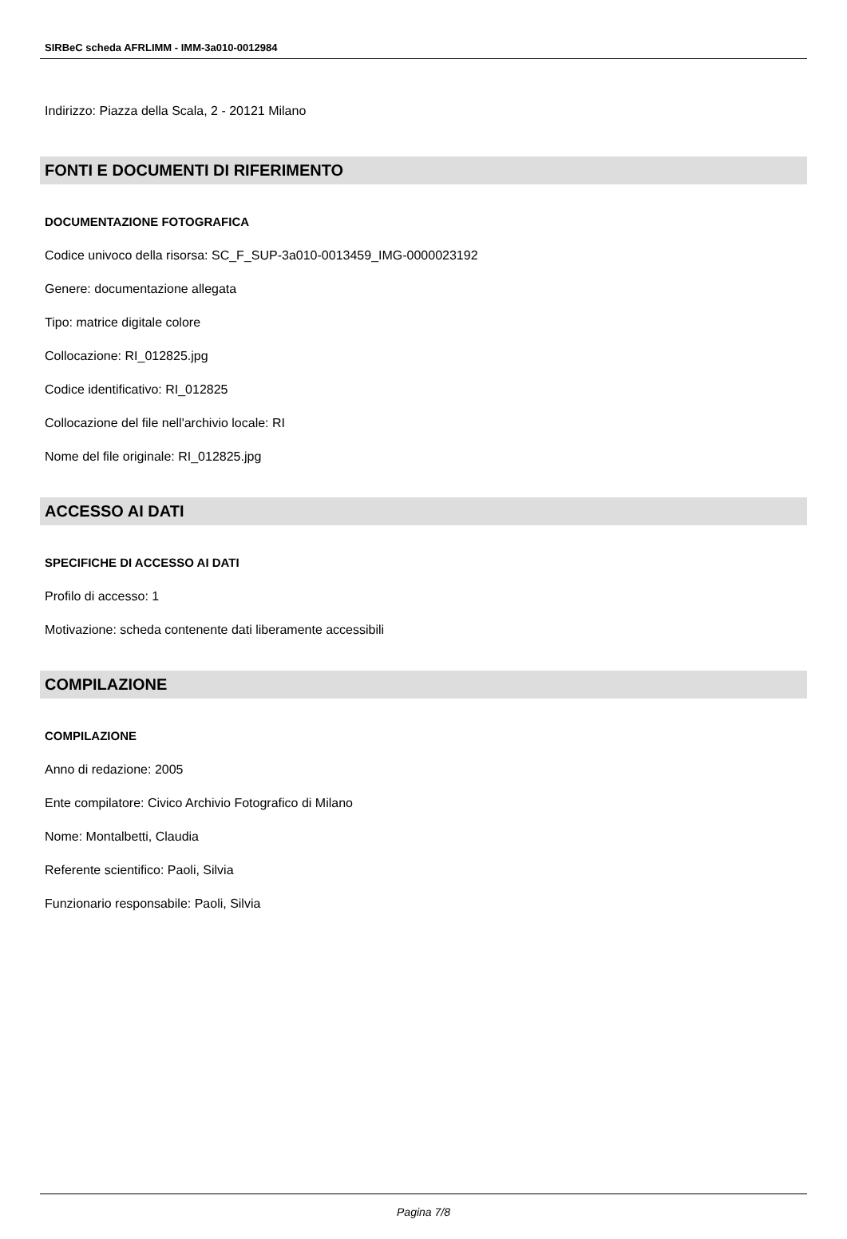SIRBeC scheda AFRLIMM - IMM-3a010-0012984
Indirizzo: Piazza della Scala, 2 - 20121 Milano
FONTI E DOCUMENTI DI RIFERIMENTO
DOCUMENTAZIONE FOTOGRAFICA
Codice univoco della risorsa: SC_F_SUP-3a010-0013459_IMG-0000023192
Genere: documentazione allegata
Tipo: matrice digitale colore
Collocazione: RI_012825.jpg
Codice identificativo: RI_012825
Collocazione del file nell'archivio locale: RI
Nome del file originale: RI_012825.jpg
ACCESSO AI DATI
SPECIFICHE DI ACCESSO AI DATI
Profilo di accesso: 1
Motivazione: scheda contenente dati liberamente accessibili
COMPILAZIONE
COMPILAZIONE
Anno di redazione: 2005
Ente compilatore: Civico Archivio Fotografico di Milano
Nome: Montalbetti, Claudia
Referente scientifico: Paoli, Silvia
Funzionario responsabile: Paoli, Silvia
Pagina 7/8